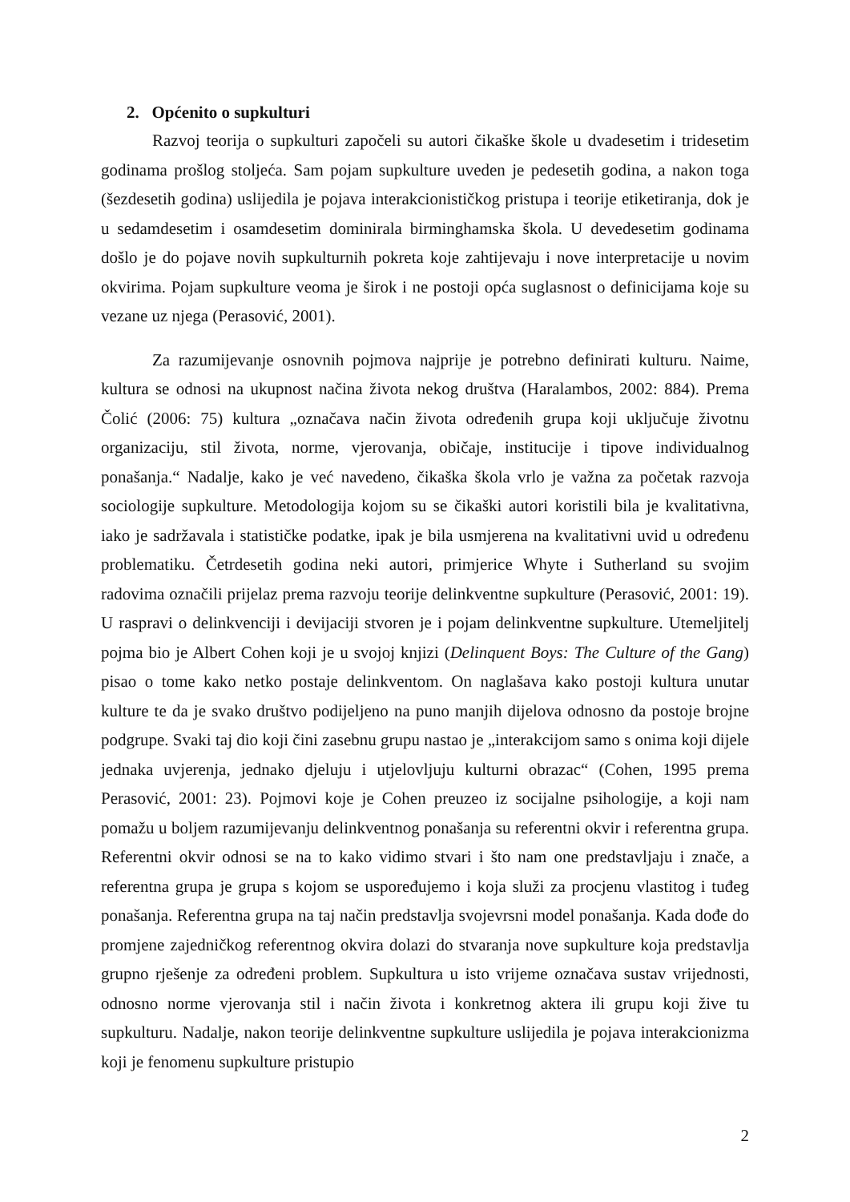2. Općenito o supkulturi
Razvoj teorija o supkulturi započeli su autori čikaške škole u dvadesetim i tridesetim godinama prošlog stoljeća. Sam pojam supkulture uveden je pedesetih godina, a nakon toga (šezdesetih godina) uslijedila je pojava interakcionističkog pristupa i teorije etiketiranja, dok je u sedamdesetim i osamdesetim dominirala birminghamska škola. U devedesetim godinama došlo je do pojave novih supkulturnih pokreta koje zahtijevaju i nove interpretacije u novim okvirima. Pojam supkulture veoma je širok i ne postoji opća suglasnost o definicijama koje su vezane uz njega (Perasović, 2001).
Za razumijevanje osnovnih pojmova najprije je potrebno definirati kulturu. Naime, kultura se odnosi na ukupnost načina života nekog društva (Haralambos, 2002: 884). Prema Čolić (2006: 75) kultura „označava način života određenih grupa koji uključuje životnu organizaciju, stil života, norme, vjerovanja, običaje, institucije i tipove individualnog ponašanja.“ Nadalje, kako je već navedeno, čikaška škola vrlo je važna za početak razvoja sociologije supkulture. Metodologija kojom su se čikaški autori koristili bila je kvalitativna, iako je sadržavala i statističke podatke, ipak je bila usmjerena na kvalitativni uvid u određenu problematiku. Četrdesetih godina neki autori, primjerice Whyte i Sutherland su svojim radovima označili prijelaz prema razvoju teorije delinkventne supkulture (Perasović, 2001: 19). U raspravi o delinkvenciji i devijaciji stvoren je i pojam delinkventne supkulture. Utemeljitelj pojma bio je Albert Cohen koji je u svojoj knjizi (Delinquent Boys: The Culture of the Gang) pisao o tome kako netko postaje delinkventom. On naglašava kako postoji kultura unutar kulture te da je svako društvo podijeljeno na puno manjih dijelova odnosno da postoje brojne podgrupe. Svaki taj dio koji čini zasebnu grupu nastao je „interakcijom samo s onima koji dijele jednaka uvjerenja, jednako djeluju i utjelovljuju kulturni obrazac“ (Cohen, 1995 prema Perasović, 2001: 23). Pojmovi koje je Cohen preuzeo iz socijalne psihologije, a koji nam pomažu u boljem razumijevanju delinkventnog ponašanja su referentni okvir i referentna grupa. Referentni okvir odnosi se na to kako vidimo stvari i što nam one predstavljaju i znače, a referentna grupa je grupa s kojom se uspoređujemo i koja služi za procjenu vlastitog i tuđeg ponašanja. Referentna grupa na taj način predstavlja svojevrsni model ponašanja. Kada dođe do promjene zajedničkog referentnog okvira dolazi do stvaranja nove supkulture koja predstavlja grupno rješenje za određeni problem. Supkultura u isto vrijeme označava sustav vrijednosti, odnosno norme vjerovanja stil i način života i konkretnog aktera ili grupu koji žive tu supkulturu. Nadalje, nakon teorije delinkventne supkulture uslijedila je pojava interakcionizma koji je fenomenu supkulture pristupio
2